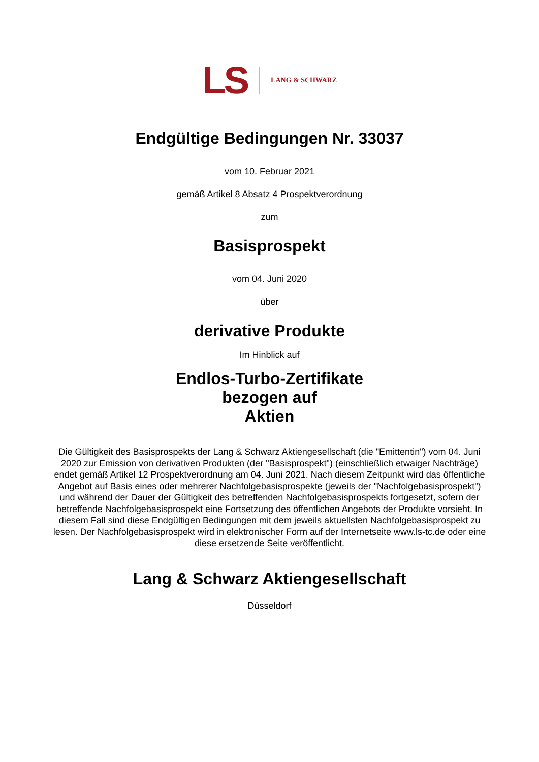LS LANG & SCHWARZ
Endgültige Bedingungen Nr. 33037
vom 10. Februar 2021
gemäß Artikel 8 Absatz 4 Prospektverordnung
zum
Basisprospekt
vom 04. Juni 2020
über
derivative Produkte
Im Hinblick auf
Endlos-Turbo-Zertifikate
bezogen auf
Aktien
Die Gültigkeit des Basisprospekts der Lang & Schwarz Aktiengesellschaft (die "Emittentin") vom 04. Juni 2020 zur Emission von derivativen Produkten (der "Basisprospekt") (einschließlich etwaiger Nachträge) endet gemäß Artikel 12 Prospektverordnung am 04. Juni 2021. Nach diesem Zeitpunkt wird das öffentliche Angebot auf Basis eines oder mehrerer Nachfolgebasisprospekte (jeweils der "Nachfolgebasisprospekt") und während der Dauer der Gültigkeit des betreffenden Nachfolgebasisprospekts fortgesetzt, sofern der betreffende Nachfolgebasisprospekt eine Fortsetzung des öffentlichen Angebots der Produkte vorsieht. In diesem Fall sind diese Endgültigen Bedingungen mit dem jeweils aktuellsten Nachfolgebasisprospekt zu lesen. Der Nachfolgebasisprospekt wird in elektronischer Form auf der Internetseite www.ls-tc.de oder eine diese ersetzende Seite veröffentlicht.
Lang & Schwarz Aktiengesellschaft
Düsseldorf